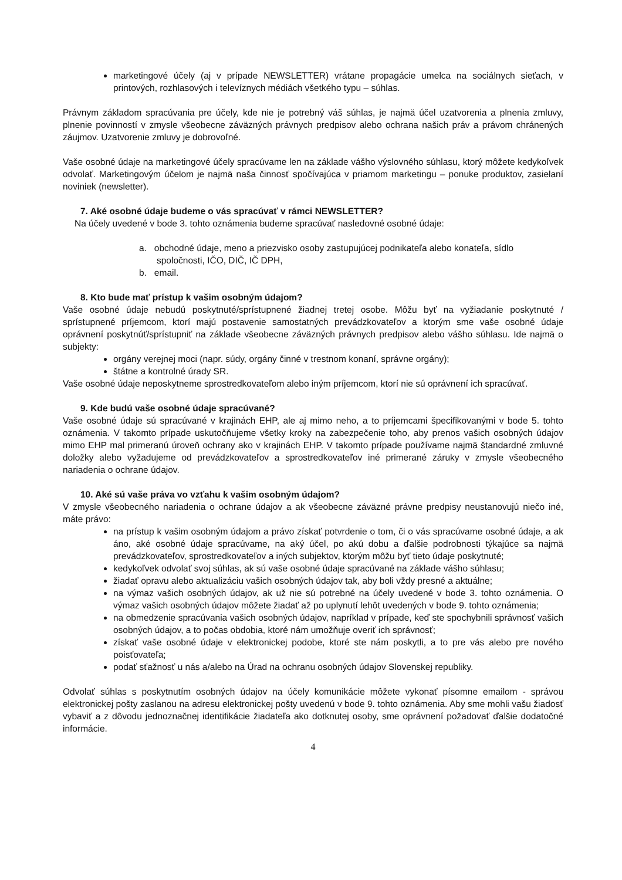marketingové účely (aj v prípade NEWSLETTER) vrátane propagácie umelca na sociálnych sieťach, v printových, rozhlasových i televíznych médiách všetkého typu – súhlas.
Právnym základom spracúvania pre účely, kde nie je potrebný váš súhlas, je najmä účel uzatvorenia a plnenia zmluvy, plnenie povinností v zmysle všeobecne záväzných právnych predpisov alebo ochrana našich práv a právom chránených záujmov. Uzatvorenie zmluvy je dobrovoľné.
Vaše osobné údaje na marketingové účely spracúvame len na základe vášho výslovného súhlasu, ktorý môžete kedykoľvek odvolať. Marketingovým účelom je najmä naša činnosť spočívajúca v priamom marketingu – ponuke produktov, zasielaní noviniek (newsletter).
7. Aké osobné údaje budeme o vás spracúvať v rámci NEWSLETTER?
Na účely uvedené v bode 3. tohto oznámenia budeme spracúvať nasledovné osobné údaje:
a. obchodné údaje, meno a priezvisko osoby zastupujúcej podnikateľa alebo konateľa, sídlo spoločnosti, IČO, DIČ, IČ DPH,
b. email.
8. Kto bude mať prístup k vašim osobným údajom?
Vaše osobné údaje nebudú poskytnuté/sprístupnené žiadnej tretej osobe. Môžu byť na vyžiadanie poskytnuté / sprístupnené príjemcom, ktorí majú postavenie samostatných prevádzkovateľov a ktorým sme vaše osobné údaje oprávnení poskytnúť/sprístupniť na základe všeobecne záväzných právnych predpisov alebo vášho súhlasu. Ide najmä o subjekty:
orgány verejnej moci (napr. súdy, orgány činné v trestnom konaní, správne orgány);
štátne a kontrolné úrady SR.
Vaše osobné údaje neposkytneme sprostredkovateľom alebo iným príjemcom, ktorí nie sú oprávnení ich spracúvať.
9. Kde budú vaše osobné údaje spracúvané?
Vaše osobné údaje sú spracúvané v krajinách EHP, ale aj mimo neho, a to príjemcami špecifikovanými v bode 5. tohto oznámenia. V takomto prípade uskutočňujeme všetky kroky na zabezpečenie toho, aby prenos vašich osobných údajov mimo EHP mal primeranú úroveň ochrany ako v krajinách EHP. V takomto prípade používame najmä štandardné zmluvné doložky alebo vyžadujeme od prevádzkovateľov a sprostredkovateľov iné primerané záruky v zmysle všeobecného nariadenia o ochrane údajov.
10. Aké sú vaše práva vo vzťahu k vašim osobným údajom?
V zmysle všeobecného nariadenia o ochrane údajov a ak všeobecne záväzné právne predpisy neustanovujú niečo iné, máte právo:
na prístup k vašim osobným údajom a právo získať potvrdenie o tom, či o vás spracúvame osobné údaje, a ak áno, aké osobné údaje spracúvame, na aký účel, po akú dobu a ďalšie podrobnosti týkajúce sa najmä prevádzkovateľov, sprostredkovateľov a iných subjektov, ktorým môžu byť tieto údaje poskytnuté;
kedykoľvek odvolať svoj súhlas, ak sú vaše osobné údaje spracúvané na základe vášho súhlasu;
žiadať opravu alebo aktualizáciu vašich osobných údajov tak, aby boli vždy presné a aktuálne;
na výmaz vašich osobných údajov, ak už nie sú potrebné na účely uvedené v bode 3. tohto oznámenia. O výmaz vašich osobných údajov môžete žiadať až po uplynutí lehôt uvedených v bode 9. tohto oznámenia;
na obmedzenie spracúvania vašich osobných údajov, napríklad v prípade, keď ste spochybnili správnosť vašich osobných údajov, a to počas obdobia, ktoré nám umožňuje overiť ich správnosť;
získať vaše osobné údaje v elektronickej podobe, ktoré ste nám poskytli, a to pre vás alebo pre nového poisťovateľa;
podať sťažnosť u nás a/alebo na Úrad na ochranu osobných údajov Slovenskej republiky.
Odvolať súhlas s poskytnutím osobných údajov na účely komunikácie môžete vykonať písomne emailom - správou elektronickej pošty zaslanou na adresu elektronickej pošty uvedenú v bode 9. tohto oznámenia. Aby sme mohli vašu žiadosť vybaviť a z dôvodu jednoznačnej identifikácie žiadateľa ako dotknutej osoby, sme oprávnení požadovať ďalšie dodatočné informácie.
4